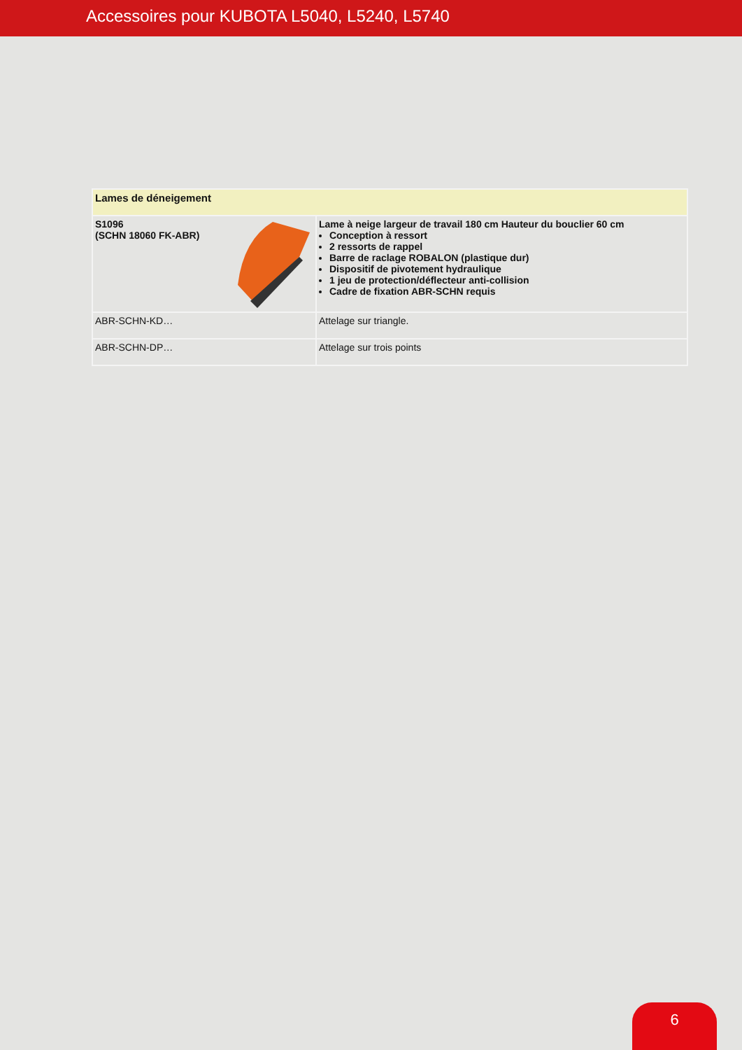Accessoires pour KUBOTA L5040, L5240, L5740
| Lames de déneigement | |
| --- | --- |
| S1096 (SCHN 18060 FK-ABR) | Lame à neige largeur de travail 180 cm Hauteur du bouclier 60 cm Conception à ressort 2 ressorts de rappel Barre de raclage ROBALON (plastique dur) Dispositif de pivotement hydraulique 1 jeu de protection/déflecteur anti-collision Cadre de fixation ABR-SCHN requis |
| ABR-SCHN-KD… | Attelage sur triangle. |
| ABR-SCHN-DP… | Attelage sur trois points |
6